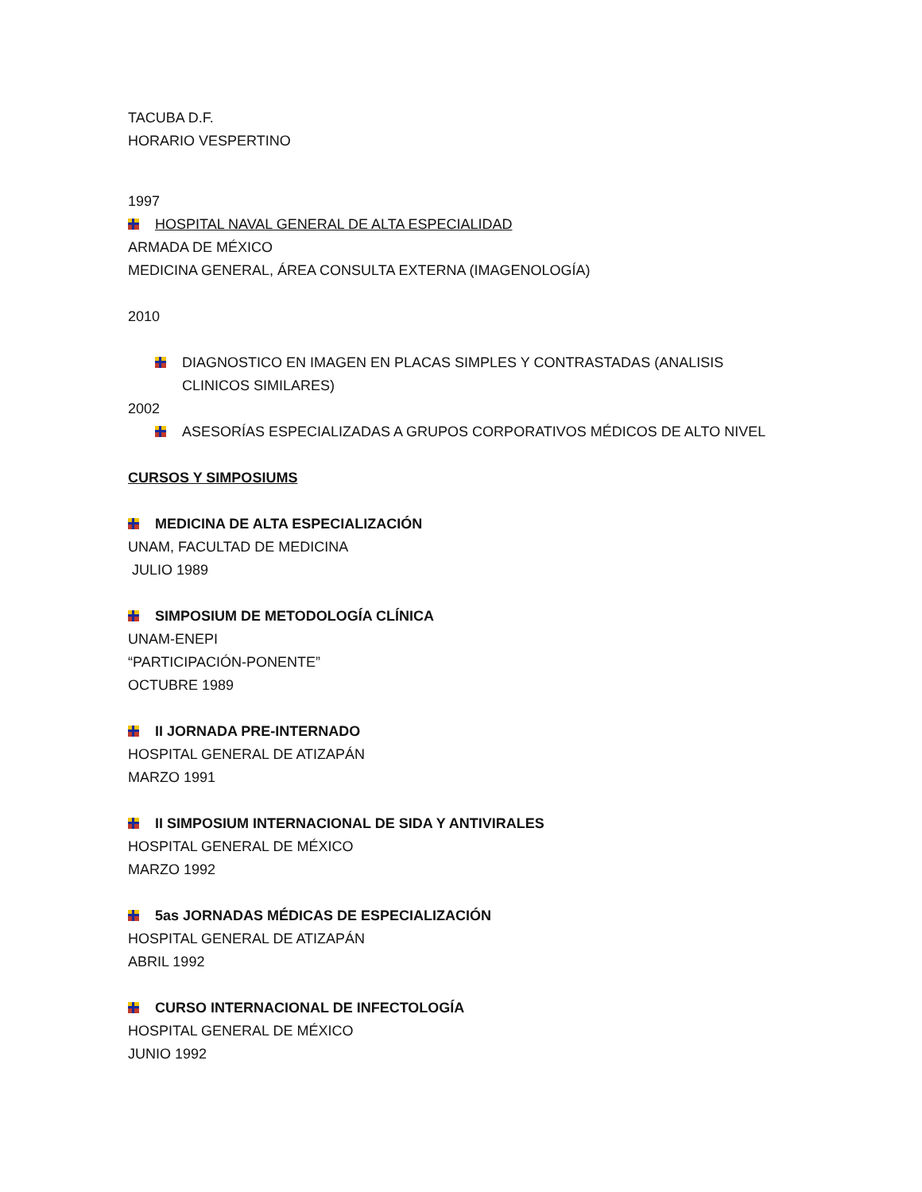TACUBA D.F.
HORARIO VESPERTINO
1997
HOSPITAL NAVAL GENERAL DE ALTA ESPECIALIDAD
ARMADA DE MÉXICO
MEDICINA GENERAL, ÁREA CONSULTA EXTERNA (IMAGENOLOGÍA)
2010
DIAGNOSTICO EN IMAGEN EN PLACAS SIMPLES Y CONTRASTADAS (ANALISIS CLINICOS SIMILARES)
2002
ASESORÍAS ESPECIALIZADAS A GRUPOS CORPORATIVOS MÉDICOS DE ALTO NIVEL
CURSOS Y SIMPOSIUMS
MEDICINA DE ALTA ESPECIALIZACIÓN
UNAM, FACULTAD DE MEDICINA
JULIO 1989
SIMPOSIUM DE METODOLOGÍA CLÍNICA
UNAM-ENEPI
“PARTICIPACIÓN-PONENTE”
OCTUBRE 1989
II JORNADA PRE-INTERNADO
HOSPITAL GENERAL DE ATIZAPÁN
MARZO 1991
II SIMPOSIUM INTERNACIONAL DE SIDA Y ANTIVIRALES
HOSPITAL GENERAL DE MÉXICO
MARZO 1992
5as JORNADAS MÉDICAS DE ESPECIALIZACIÓN
HOSPITAL GENERAL DE ATIZAPÁN
ABRIL 1992
CURSO INTERNACIONAL DE INFECTOLOGÍA
HOSPITAL GENERAL DE MÉXICO
JUNIO 1992